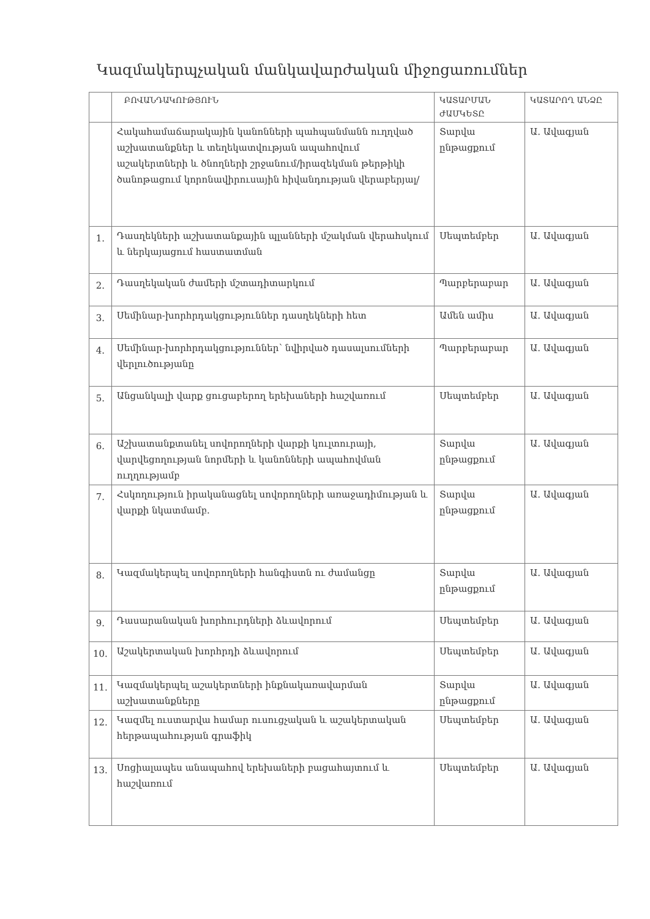Կազմակերպչական մանկավարժական միջոցառումներ
| | ԲՈՎԱՆԴԱԿՈՒԹՅՈՒՆ | ԿԱՏԱՐՄԱՆ ԺԱՄԿԵՏԸ | ԿԱՏԱՐՈՂ ԱՆՁԸ |
| --- | --- | --- | --- |
| | Հակահամաճարակային կանոնների պահպանմանն ուղղված աշխատանքներ և տեղեկատվության ապահովում աշակերտների և ծնողների շրջանում/իրազեկման թերթիկի ծանոթացում կորոնավիրուսային հիվանդության վերաբերյալ/ | Տարվա ընթացքում | Ա. Ավագյան |
| 1. | Դասղեկների աշխատանքային պլանների մշակման վերահսկում և ներկայացում հաստատման | Սեպտեմբեր | Ա. Ավագյան |
| 2. | Դասղեկական ժամերի մշտադիտարկում | Պարբերաբար | Ա. Ավագյան |
| 3. | Սեմինար-խորհրդակցություններ դասղեկների հետ | Ամեն ամիս | Ա. Ավագյան |
| 4. | Սեմինար-խորհրդակցություններ՝ նվիրված դասալսումների վերլուծությանը | Պարբերաբար | Ա. Ավագյան |
| 5. | Անցանկալի վարք ցուցաբերող երեխաների հաշվառում | Սեպտեմբեր | Ա. Ավագյան |
| 6. | Աշխատանքտանել սովորողների վարքի կուլտուրայի, վարվեցողության նորմերի և կանոնների ապահովման ուղղությամբ | Տարվա ընթացքում | Ա. Ավագյան |
| 7. | Հսկողություն իրականացնել սովորողների առաջադիմության և վարքի նկատմամբ. | Տարվա ընթացքում | Ա. Ավագյան |
| 8. | Կազմակերպել սովորողների հանգիստն ու ժամանցը | Տարվա ընթացքում | Ա. Ավագյան |
| 9. | Դասարանական խորհուրդների ձևավորում | Սեպտեմբեր | Ա. Ավագյան |
| 10. | Աշակերտական խորհրդի ձևավորում | Սեպտեմբեր | Ա. Ավագյան |
| 11. | Կազմակերպել աշակերտների ինքնակառավարման աշխատանքները | Տարվա ընթացքում | Ա. Ավագյան |
| 12. | Կազմել ուստարվա համար ուսուցչական և աշակերտական հերթապահության գրաֆիկ | Սեպտեմբեր | Ա. Ավագյան |
| 13. | Սոցիալապես անապահով երեխաների բացահայտում և հաշվառում | Սեպտեմբեր | Ա. Ավագյան |